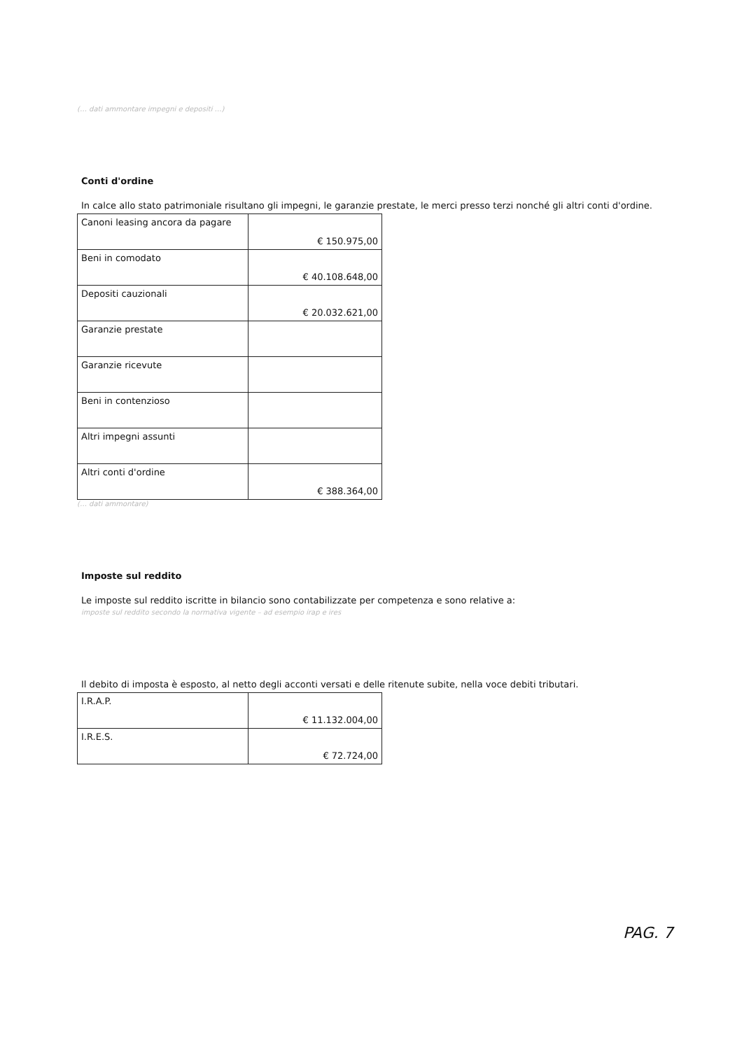(… dati ammontare impegni e depositi …)
Conti d'ordine
In calce allo stato patrimoniale risultano gli impegni, le garanzie prestate, le merci presso terzi nonché gli altri conti d'ordine.
| Canoni leasing ancora da pagare | € 150.975,00 |
| Beni in comodato | € 40.108.648,00 |
| Depositi cauzionali | € 20.032.621,00 |
| Garanzie prestate | |
| Garanzie ricevute | |
| Beni in contenzioso | |
| Altri impegni assunti | |
| Altri conti d'ordine | € 388.364,00 |
(… dati ammontare)
Imposte sul reddito
Le imposte sul reddito iscritte in bilancio sono contabilizzate per competenza e sono relative a:
imposte sul reddito secondo la normativa vigente – ad esempio irap e ires
Il debito di imposta è esposto, al netto degli acconti versati e delle ritenute subite, nella voce debiti tributari.
| I.R.A.P. | € 11.132.004,00 |
| I.R.E.S. | € 72.724,00 |
PAG. 7